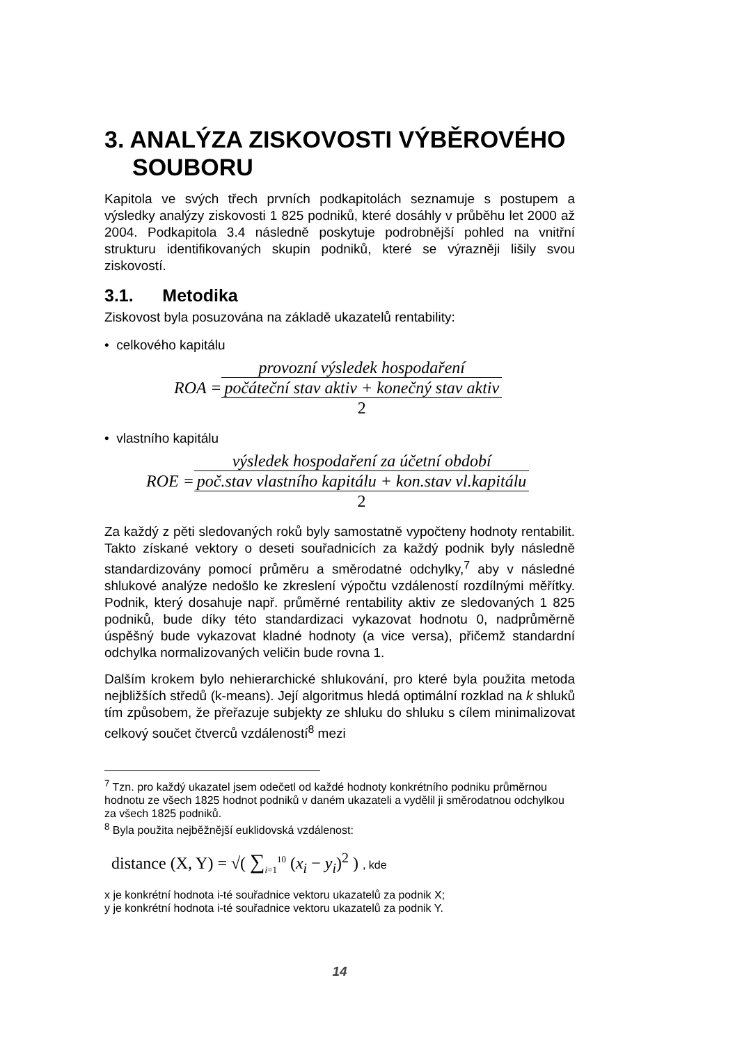3. ANALÝZA ZISKOVOSTI VÝBĚROVÉHO SOUBORU
Kapitola ve svých třech prvních podkapitolách seznamuje s postupem a výsledky analýzy ziskovosti 1 825 podniků, které dosáhly v průběhu let 2000 až 2004. Podkapitola 3.4 následně poskytuje podrobnější pohled na vnitřní strukturu identifikovaných skupin podniků, které se výrazněji lišily svou ziskovostí.
3.1. Metodika
Ziskovost byla posuzována na základě ukazatelů rentability:
• celkového kapitálu
ROA =
provozní výsledek hospodaření
počáteční stav aktiv + konečný stav aktiv
2
• vlastního kapitálu
ROE =
výsledek hospodaření za účetní období
poč.stav vlastního kapitálu + kon.stav vl.kapitálu
2
Za každý z pěti sledovaných roků byly samostatně vypočteny hodnoty rentabilit. Takto získané vektory o deseti souřadnicích za každý podnik byly následně standardizovány pomocí průměru a směrodatné odchylky,<sup>7</sup> aby v následné shlukové analýze nedošlo ke zkreslení výpočtu vzdáleností rozdílnými měřítky. Podnik, který dosahuje např. průměrné rentability aktiv ze sledovaných 1 825 podniků, bude díky této standardizaci vykazovat hodnotu 0, nadprůměrně úspěšný bude vykazovat kladné hodnoty (a vice versa), přičemž standardní odchylka normalizovaných veličin bude rovna 1.
Dalším krokem bylo nehierarchické shlukování, pro které byla použita metoda nejbližších středů (k-means). Její algoritmus hledá optimální rozklad na k shluků tím způsobem, že přeřazuje subjekty ze shluku do shluku s cílem minimalizovat celkový součet čtverců vzdáleností<sup>8</sup> mezi
<sup>7</sup> Tzn. pro každý ukazatel jsem odečetl od každé hodnoty konkrétního podniku průměrnou hodnotu ze všech 1825 hodnot podniků v daném ukazateli a vydělil ji směrodatnou odchylkou za všech 1825 podniků.
<sup>8</sup> Byla použita nejběžnější euklidovská vzdálenost:
distance (X, Y) = √( ∑<sub>i=1</sub><sup>10</sup> (x<sub>i</sub> − y<sub>i</sub>)<sup>2</sup> ) , kde
x je konkrétní hodnota i-té souřadnice vektoru ukazatelů za podnik X;
y je konkrétní hodnota i-té souřadnice vektoru ukazatelů za podnik Y.
14